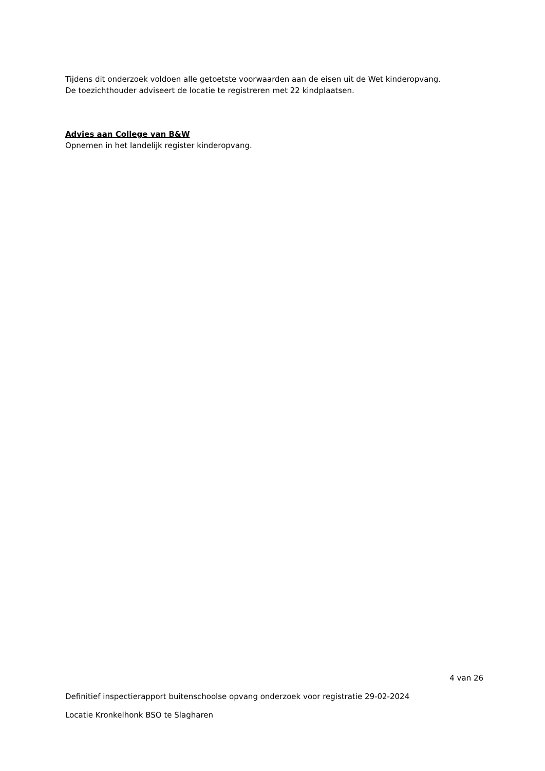Tijdens dit onderzoek voldoen alle getoetste voorwaarden aan de eisen uit de Wet kinderopvang.
De toezichthouder adviseert de locatie te registreren met 22 kindplaatsen.
Advies aan College van B&W
Opnemen in het landelijk register kinderopvang.
4 van 26
Definitief inspectierapport buitenschoolse opvang onderzoek voor registratie 29-02-2024
Locatie Kronkelhonk BSO te Slagharen